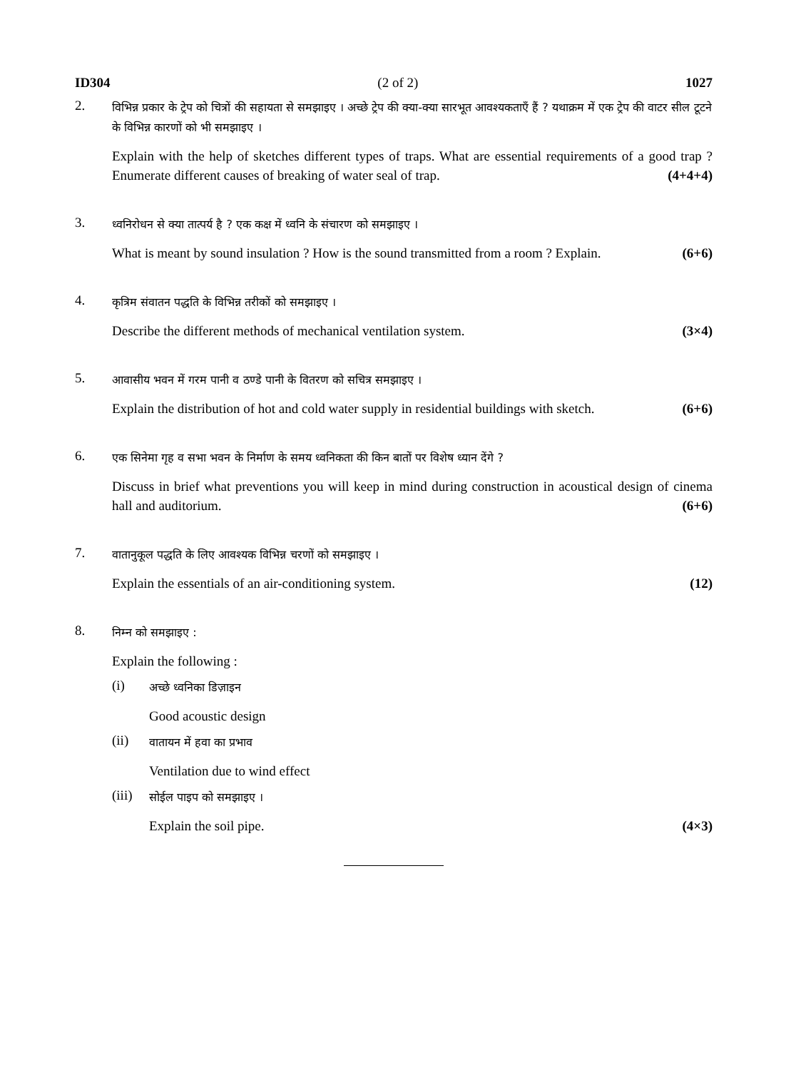ID304 (2 of 2) 1027
2.
विभिन्न प्रकार के ट्रेप को चित्रों की सहायता से समझाइए । अच्छे ट्रेप की क्या-क्या सारभूत आवश्यकताएँ हैं ? यथाक्रम में एक ट्रेप की वाटर सील टूटने के विभिन्न कारणों को भी समझाइए ।
Explain with the help of sketches different types of traps. What are essential requirements of a good trap ? Enumerate different causes of breaking of water seal of trap. (4+4+4)
3.
ध्वनिरोधन से क्या तात्पर्य है ? एक कक्ष में ध्वनि के संचारण को समझाइए ।
What is meant by sound insulation ? How is the sound transmitted from a room ? Explain. (6+6)
4.
कृत्रिम संवातन पद्धति के विभिन्न तरीकों को समझाइए ।
Describe the different methods of mechanical ventilation system. (3×4)
5.
आवासीय भवन में गरम पानी व ठण्डे पानी के वितरण को सचित्र समझाइए ।
Explain the distribution of hot and cold water supply in residential buildings with sketch. (6+6)
6.
एक सिनेमा गृह व सभा भवन के निर्माण के समय ध्वनिकता की किन बातों पर विशेष ध्यान देंगे ?
Discuss in brief what preventions you will keep in mind during construction in acoustical design of cinema hall and auditorium. (6+6)
7.
वातानुकूल पद्धति के लिए आवश्यक विभिन्न चरणों को समझाइए ।
Explain the essentials of an air-conditioning system. (12)
8.
निम्न को समझाइए :
Explain the following :
(i)
अच्छे ध्वनिका डिज़ाइन
Good acoustic design
(ii)
वातायन में हवा का प्रभाव
Ventilation due to wind effect
(iii)
सोईल पाइप को समझाइए ।
Explain the soil pipe. (4×3)